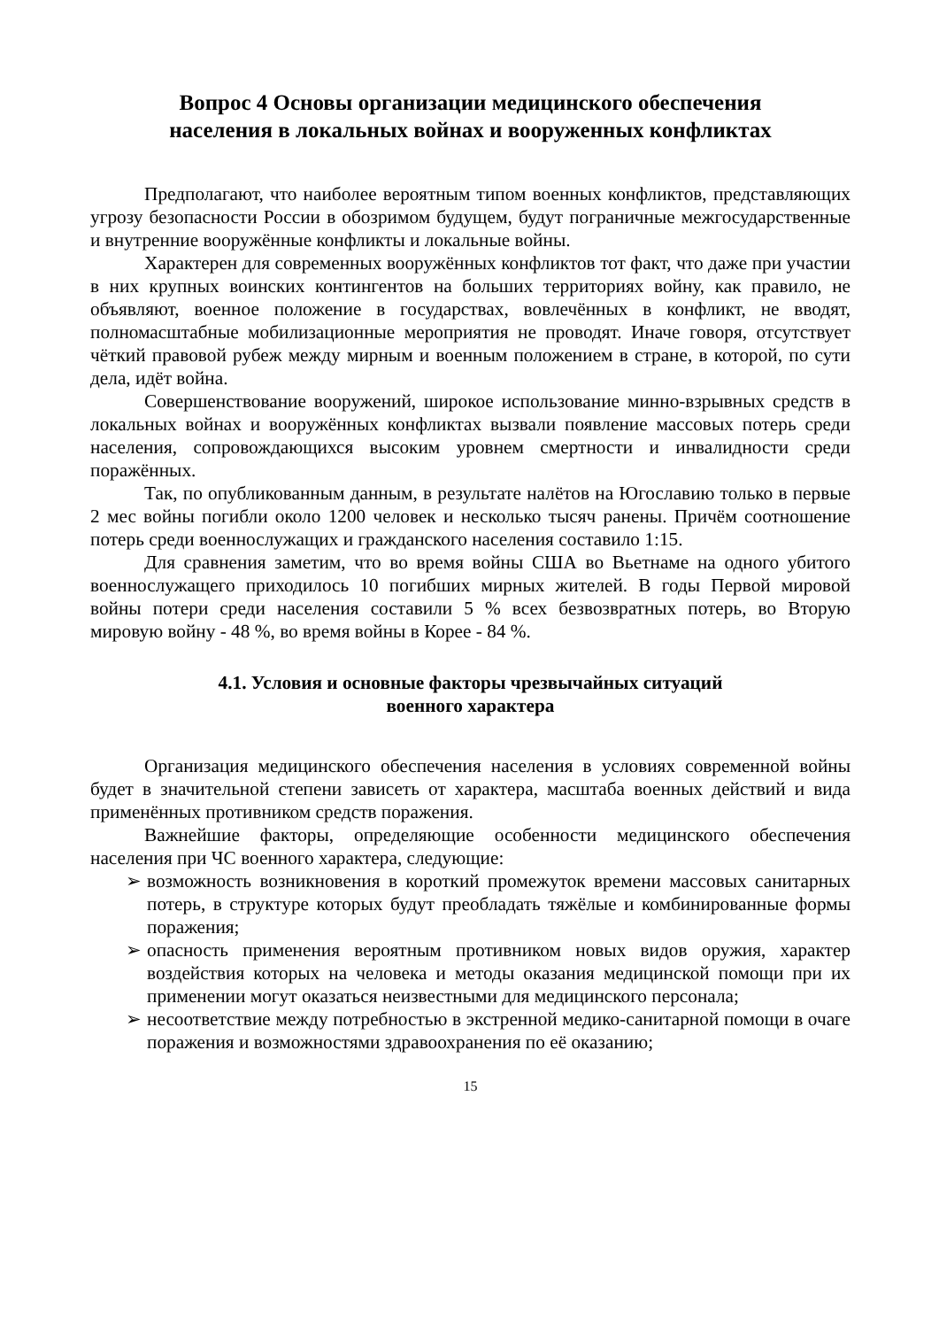Вопрос 4 Основы организации медицинского обеспечения
населения в локальных войнах и вооруженных конфликтах
Предполагают, что наиболее вероятным типом военных конфликтов, представляющих угрозу безопасности России в обозримом будущем, будут пограничные межгосударственные и внутренние вооружённые конфликты и локальные войны.
Характерен для современных вооружённых конфликтов тот факт, что даже при участии в них крупных воинских контингентов на больших территориях войну, как правило, не объявляют, военное положение в государствах, вовлечённых в конфликт, не вводят, полномасштабные мобилизационные мероприятия не проводят. Иначе говоря, отсутствует чёткий правовой рубеж между мирным и военным положением в стране, в которой, по сути дела, идёт война.
Совершенствование вооружений, широкое использование минно-взрывных средств в локальных войнах и вооружённых конфликтах вызвали появление массовых потерь среди населения, сопровождающихся высоким уровнем смертности и инвалидности среди поражённых.
Так, по опубликованным данным, в результате налётов на Югославию только в первые 2 мес войны погибли около 1200 человек и несколько тысяч ранены. Причём соотношение потерь среди военнослужащих и гражданского населения составило 1:15.
Для сравнения заметим, что во время войны США во Вьетнаме на одного убитого военнослужащего приходилось 10 погибших мирных жителей. В годы Первой мировой войны потери среди населения составили 5 % всех безвозвратных потерь, во Вторую мировую войну - 48 %, во время войны в Корее - 84 %.
4.1. Условия и основные факторы чрезвычайных ситуаций
военного характера
Организация медицинского обеспечения населения в условиях современной войны будет в значительной степени зависеть от характера, масштаба военных действий и вида применённых противником средств поражения.
Важнейшие факторы, определяющие особенности медицинского обеспечения населения при ЧС военного характера, следующие:
➢ возможность возникновения в короткий промежуток времени массовых санитарных потерь, в структуре которых будут преобладать тяжёлые и комбинированные формы поражения;
➢ опасность применения вероятным противником новых видов оружия, характер воздействия которых на человека и методы оказания медицинской помощи при их применении могут оказаться неизвестными для медицинского персонала;
➢ несоответствие между потребностью в экстренной медико-санитарной помощи в очаге поражения и возможностями здравоохранения по её оказанию;
15